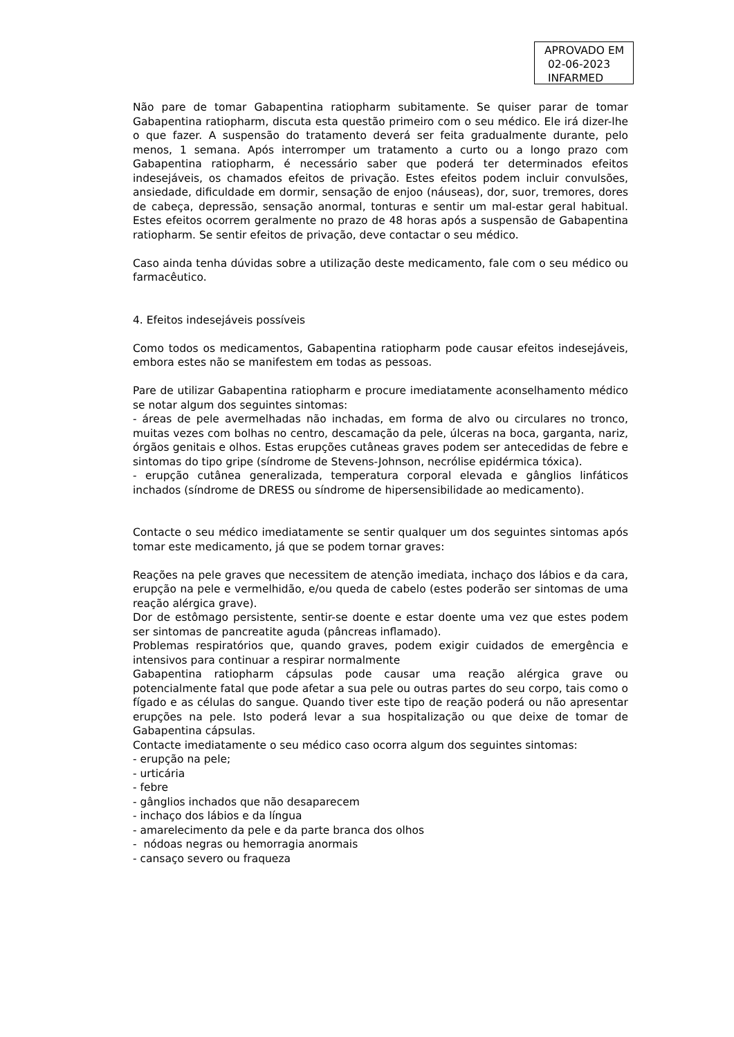APROVADO EM
02-06-2023
INFARMED
Não pare de tomar Gabapentina ratiopharm subitamente. Se quiser parar de tomar Gabapentina ratiopharm, discuta esta questão primeiro com o seu médico. Ele irá dizer-lhe o que fazer. A suspensão do tratamento deverá ser feita gradualmente durante, pelo menos, 1 semana. Após interromper um tratamento a curto ou a longo prazo com Gabapentina ratiopharm, é necessário saber que poderá ter determinados efeitos indesejáveis, os chamados efeitos de privação. Estes efeitos podem incluir convulsões, ansiedade, dificuldade em dormir, sensação de enjoo (náuseas), dor, suor, tremores, dores de cabeça, depressão, sensação anormal, tonturas e sentir um mal-estar geral habitual. Estes efeitos ocorrem geralmente no prazo de 48 horas após a suspensão de Gabapentina ratiopharm. Se sentir efeitos de privação, deve contactar o seu médico.
Caso ainda tenha dúvidas sobre a utilização deste medicamento, fale com o seu médico ou farmacêutico.
4. Efeitos indesejáveis possíveis
Como todos os medicamentos, Gabapentina ratiopharm pode causar efeitos indesejáveis, embora estes não se manifestem em todas as pessoas.
Pare de utilizar Gabapentina ratiopharm e procure imediatamente aconselhamento médico se notar algum dos seguintes sintomas:
- áreas de pele avermelhadas não inchadas, em forma de alvo ou circulares no tronco, muitas vezes com bolhas no centro, descamação da pele, úlceras na boca, garganta, nariz, órgãos genitais e olhos. Estas erupções cutâneas graves podem ser antecedidas de febre e sintomas do tipo gripe (síndrome de Stevens-Johnson, necrólise epidérmica tóxica).
- erupção cutânea generalizada, temperatura corporal elevada e gânglios linfáticos inchados (síndrome de DRESS ou síndrome de hipersensibilidade ao medicamento).
Contacte o seu médico imediatamente se sentir qualquer um dos seguintes sintomas após tomar este medicamento, já que se podem tornar graves:
Reações na pele graves que necessitem de atenção imediata, inchaço dos lábios e da cara, erupção na pele e vermelhidão, e/ou queda de cabelo (estes poderão ser sintomas de uma reação alérgica grave).
Dor de estômago persistente, sentir-se doente e estar doente uma vez que estes podem ser sintomas de pancreatite aguda (pâncreas inflamado).
Problemas respiratórios que, quando graves, podem exigir cuidados de emergência e intensivos para continuar a respirar normalmente
Gabapentina ratiopharm cápsulas pode causar uma reação alérgica grave ou potencialmente fatal que pode afetar a sua pele ou outras partes do seu corpo, tais como o fígado e as células do sangue. Quando tiver este tipo de reação poderá ou não apresentar erupções na pele. Isto poderá levar a sua hospitalização ou que deixe de tomar de Gabapentina cápsulas.
Contacte imediatamente o seu médico caso ocorra algum dos seguintes sintomas:
- erupção na pele;
- urticária
- febre
- gânglios inchados que não desaparecem
- inchaço dos lábios e da língua
- amarelecimento da pele e da parte branca dos olhos
- nódoas negras ou hemorragia anormais
- cansaço severo ou fraqueza